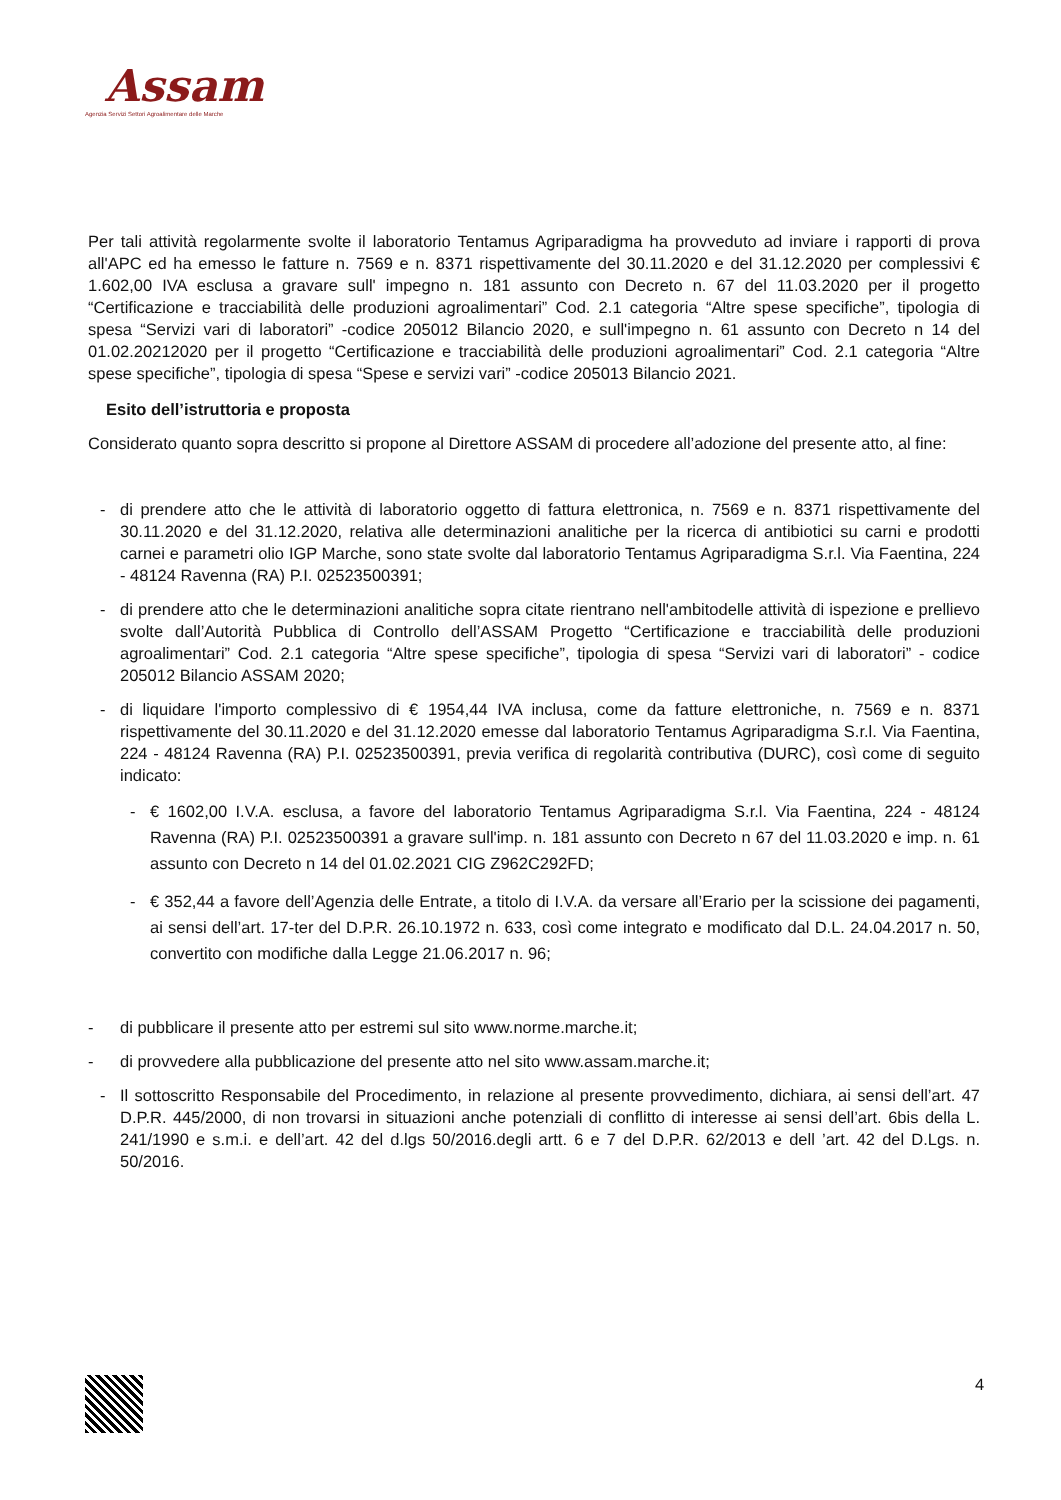Assam
Agenzia Servizi Settori Agroalimentare delle Marche
Per tali attività regolarmente svolte il laboratorio Tentamus Agriparadigma ha provveduto ad inviare i rapporti di prova all'APC ed ha emesso le fatture n. 7569 e n. 8371 rispettivamente del 30.11.2020 e del 31.12.2020 per complessivi € 1.602,00 IVA esclusa a gravare sull' impegno n. 181 assunto con Decreto n. 67 del 11.03.2020 per il progetto “Certificazione e tracciabilità delle produzioni agroalimentari” Cod. 2.1 categoria “Altre spese specifiche”, tipologia di spesa “Servizi vari di laboratori” -codice 205012 Bilancio 2020, e sull'impegno n. 61 assunto con Decreto n 14 del 01.02.20212020 per il progetto “Certificazione e tracciabilità delle produzioni agroalimentari” Cod. 2.1 categoria “Altre spese specifiche”, tipologia di spesa “Spese e servizi vari” -codice 205013 Bilancio 2021.
Esito dell’istruttoria e proposta
Considerato quanto sopra descritto si propone al Direttore ASSAM di procedere all’adozione del presente atto, al fine:
- di prendere atto che le attività di laboratorio oggetto di fattura elettronica, n. 7569 e n. 8371 rispettivamente del 30.11.2020 e del 31.12.2020, relativa alle determinazioni analitiche per la ricerca di antibiotici su carni e prodotti carnei e parametri olio IGP Marche, sono state svolte dal laboratorio Tentamus Agriparadigma S.r.l. Via Faentina, 224 - 48124 Ravenna (RA) P.I. 02523500391;
- di prendere atto che le determinazioni analitiche sopra citate rientrano nell'ambitodelle attività di ispezione e prellievo svolte dall’Autorità Pubblica di Controllo dell’ASSAM Progetto “Certificazione e tracciabilità delle produzioni agroalimentari” Cod. 2.1 categoria “Altre spese specifiche”, tipologia di spesa “Servizi vari di laboratori” - codice 205012 Bilancio ASSAM 2020;
- di liquidare l'importo complessivo di € 1954,44 IVA inclusa, come da fatture elettroniche, n. 7569 e n. 8371 rispettivamente del 30.11.2020 e del 31.12.2020 emesse dal laboratorio Tentamus Agriparadigma S.r.l. Via Faentina, 224 - 48124 Ravenna (RA) P.I. 02523500391, previa verifica di regolarità contributiva (DURC), così come di seguito indicato:
- € 1602,00 I.V.A. esclusa, a favore del laboratorio Tentamus Agriparadigma S.r.l. Via Faentina, 224 - 48124 Ravenna (RA) P.I. 02523500391 a gravare sull'imp. n. 181 assunto con Decreto n 67 del 11.03.2020 e imp. n. 61 assunto con Decreto n 14 del 01.02.2021 CIG Z962C292FD;
- € 352,44 a favore dell’Agenzia delle Entrate, a titolo di I.V.A. da versare all’Erario per la scissione dei pagamenti, ai sensi dell’art. 17-ter del D.P.R. 26.10.1972 n. 633, così come integrato e modificato dal D.L. 24.04.2017 n. 50, convertito con modifiche dalla Legge 21.06.2017 n. 96;
- di pubblicare il presente atto per estremi sul sito www.norme.marche.it;
- di provvedere alla pubblicazione del presente atto nel sito www.assam.marche.it;
- Il sottoscritto Responsabile del Procedimento, in relazione al presente provvedimento, dichiara, ai sensi dell’art. 47 D.P.R. 445/2000, di non trovarsi in situazioni anche potenziali di conflitto di interesse ai sensi dell’art. 6bis della L. 241/1990 e s.m.i. e dell’art. 42 del d.lgs 50/2016.degli artt. 6 e 7 del D.P.R. 62/2013 e dell ’art. 42 del D.Lgs. n. 50/2016.
4